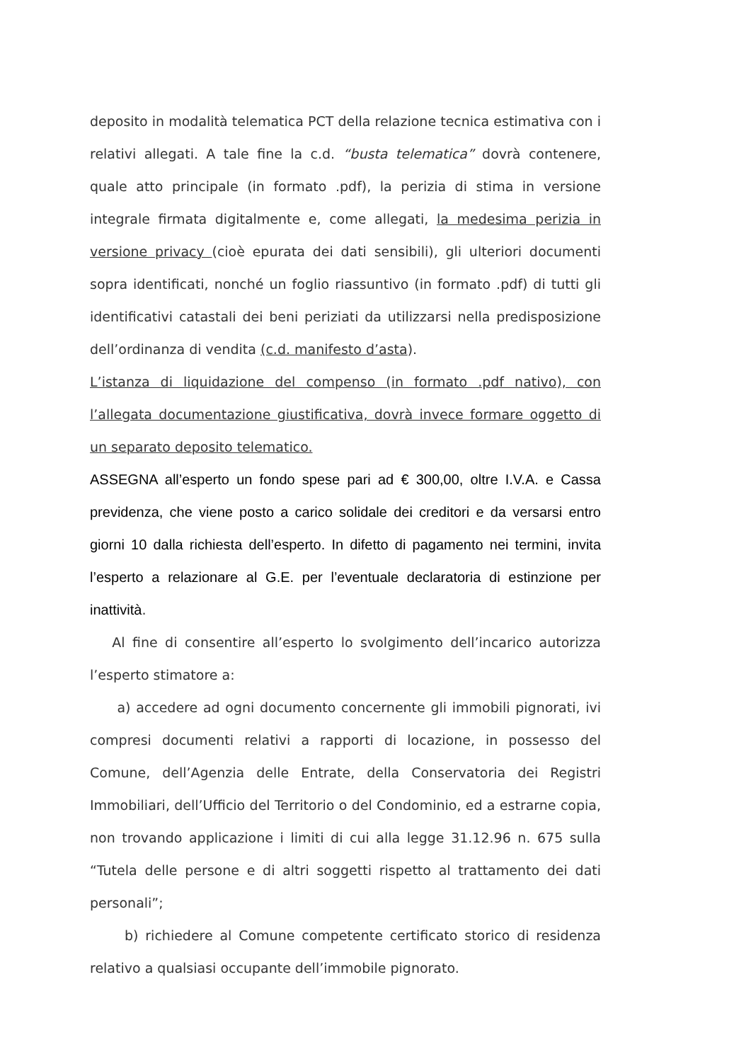deposito in modalità telematica PCT della relazione tecnica estimativa con i relativi allegati. A tale fine la c.d. “busta telematica” dovrà contenere, quale atto principale (in formato .pdf), la perizia di stima in versione integrale firmata digitalmente e, come allegati, la medesima perizia in versione privacy (cioè epurata dei dati sensibili), gli ulteriori documenti sopra identificati, nonché un foglio riassuntivo (in formato .pdf) di tutti gli identificativi catastali dei beni periziati da utilizzarsi nella predisposizione dell’ordinanza di vendita (c.d. manifesto d’asta).
L’istanza di liquidazione del compenso (in formato .pdf nativo), con l’allegata documentazione giustificativa, dovrà invece formare oggetto di un separato deposito telematico.
ASSEGNA all’esperto un fondo spese pari ad € 300,00, oltre I.V.A. e Cassa previdenza, che viene posto a carico solidale dei creditori e da versarsi entro giorni 10 dalla richiesta dell’esperto. In difetto di pagamento nei termini, invita l’esperto a relazionare al G.E. per l’eventuale declaratoria di estinzione per inattività.
Al fine di consentire all’esperto lo svolgimento dell’incarico autorizza l’esperto stimatore a:
a) accedere ad ogni documento concernente gli immobili pignorati, ivi compresi documenti relativi a rapporti di locazione, in possesso del Comune, dell’Agenzia delle Entrate, della Conservatoria dei Registri Immobiliari, dell’Ufficio del Territorio o del Condominio, ed a estrarne copia, non trovando applicazione i limiti di cui alla legge 31.12.96 n. 675 sulla “Tutela delle persone e di altri soggetti rispetto al trattamento dei dati personali”;
b) richiedere al Comune competente certificato storico di residenza relativo a qualsiasi occupante dell’immobile pignorato.